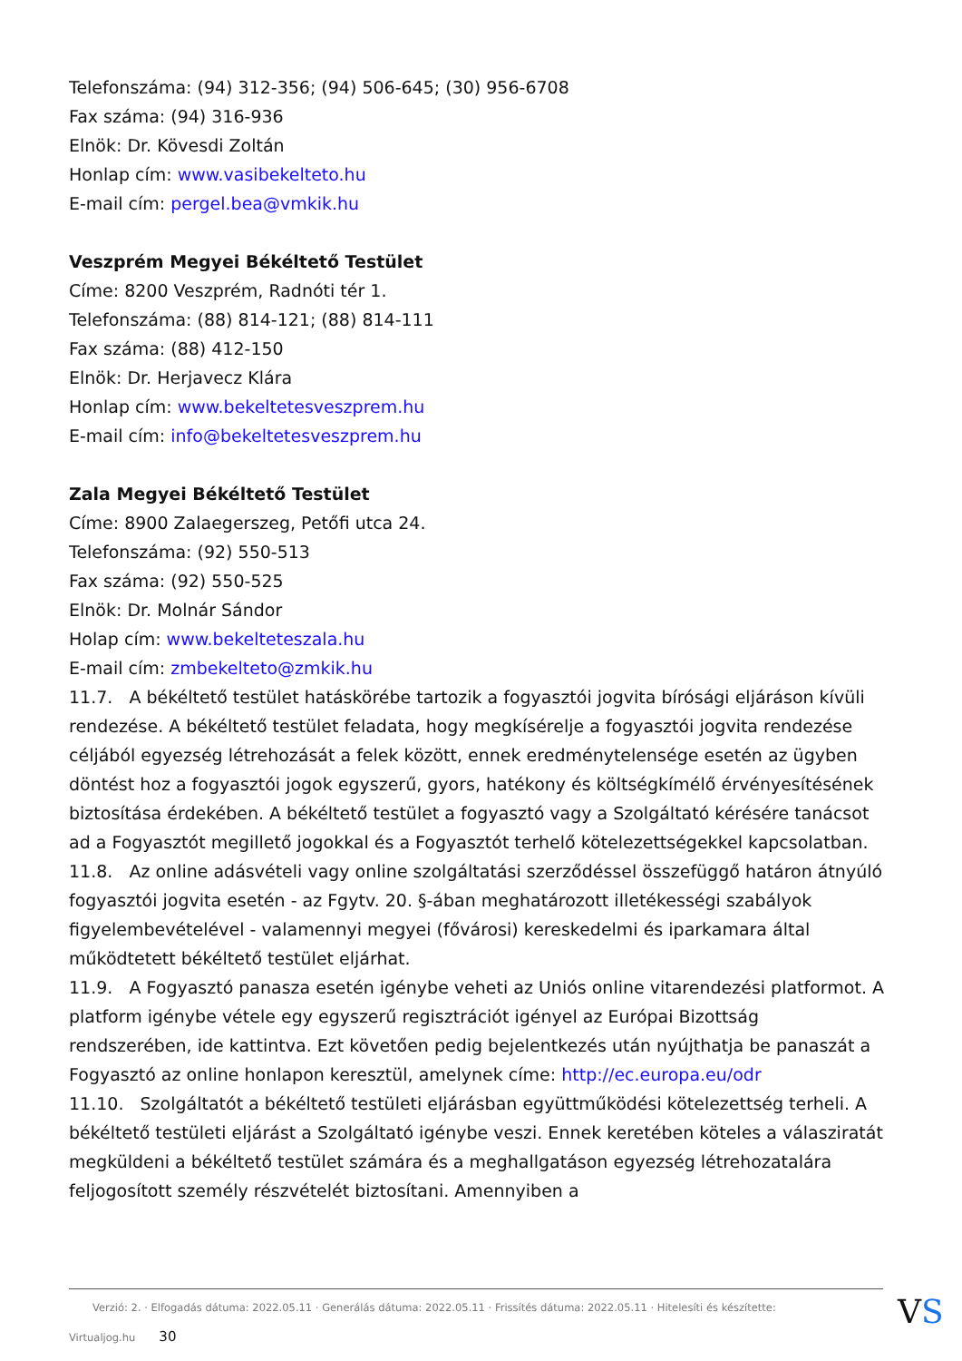Telefonszáma: (94) 312-356; (94) 506-645; (30) 956-6708
Fax száma: (94) 316-936
Elnök: Dr. Kövesdi Zoltán
Honlap cím: www.vasibekelteto.hu
E-mail cím: pergel.bea@vmkik.hu
Veszprém Megyei Békéltető Testület
Címe: 8200 Veszprém, Radnóti tér 1.
Telefonszáma: (88) 814-121; (88) 814-111
Fax száma: (88) 412-150
Elnök: Dr. Herjavecz Klára
Honlap cím: www.bekeltetesveszprem.hu
E-mail cím: info@bekeltetesveszprem.hu
Zala Megyei Békéltető Testület
Címe: 8900 Zalaegerszeg, Petőfi utca 24.
Telefonszáma: (92) 550-513
Fax száma: (92) 550-525
Elnök: Dr. Molnár Sándor
Holap cím: www.bekelteteszala.hu
E-mail cím: zmbekelteto@zmkik.hu
11.7. A békéltető testület hatáskörébe tartozik a fogyasztói jogvita bírósági eljáráson kívüli rendezése. A békéltető testület feladata, hogy megkísérelje a fogyasztói jogvita rendezése céljából egyezség létrehozását a felek között, ennek eredménytelensége esetén az ügyben döntést hoz a fogyasztói jogok egyszerű, gyors, hatékony és költségkímélő érvényesítésének biztosítása érdekében. A békéltető testület a fogyasztó vagy a Szolgáltató kérésére tanácsot ad a Fogyasztót megillető jogokkal és a Fogyasztót terhelő kötelezettségekkel kapcsolatban.
11.8. Az online adásvételi vagy online szolgáltatási szerződéssel összefüggő határon átnyúló fogyasztói jogvita esetén - az Fgytv. 20. §-ában meghatározott illetékességi szabályok figyelembevételével - valamennyi megyei (fővárosi) kereskedelmi és iparkamara által működtetett békéltető testület eljárhat.
11.9. A Fogyasztó panasza esetén igénybe veheti az Uniós online vitarendezési platformot. A platform igénybe vétele egy egyszerű regisztrációt igényel az Európai Bizottság rendszerében, ide kattintva. Ezt követően pedig bejelentkezés után nyújthatja be panaszát a Fogyasztó az online honlapon keresztül, amelynek címe: http://ec.europa.eu/odr
11.10. Szolgáltatót a békéltető testületi eljárásban együttműködési kötelezettség terheli. A békéltető testületi eljárást a Szolgáltató igénybe veszi. Ennek keretében köteles a válasziratát megküldeni a békéltető testület számára és a meghallgatáson egyezség létrehozatalára feljogosított személy részvételét biztosítani. Amennyiben a
Verzió: 2. · Elfogadás dátuma: 2022.05.11 · Generálás dátuma: 2022.05.11 · Frissítés dátuma: 2022.05.11 · Hitelesíti és készítette: Virtualjog.hu 30
VS